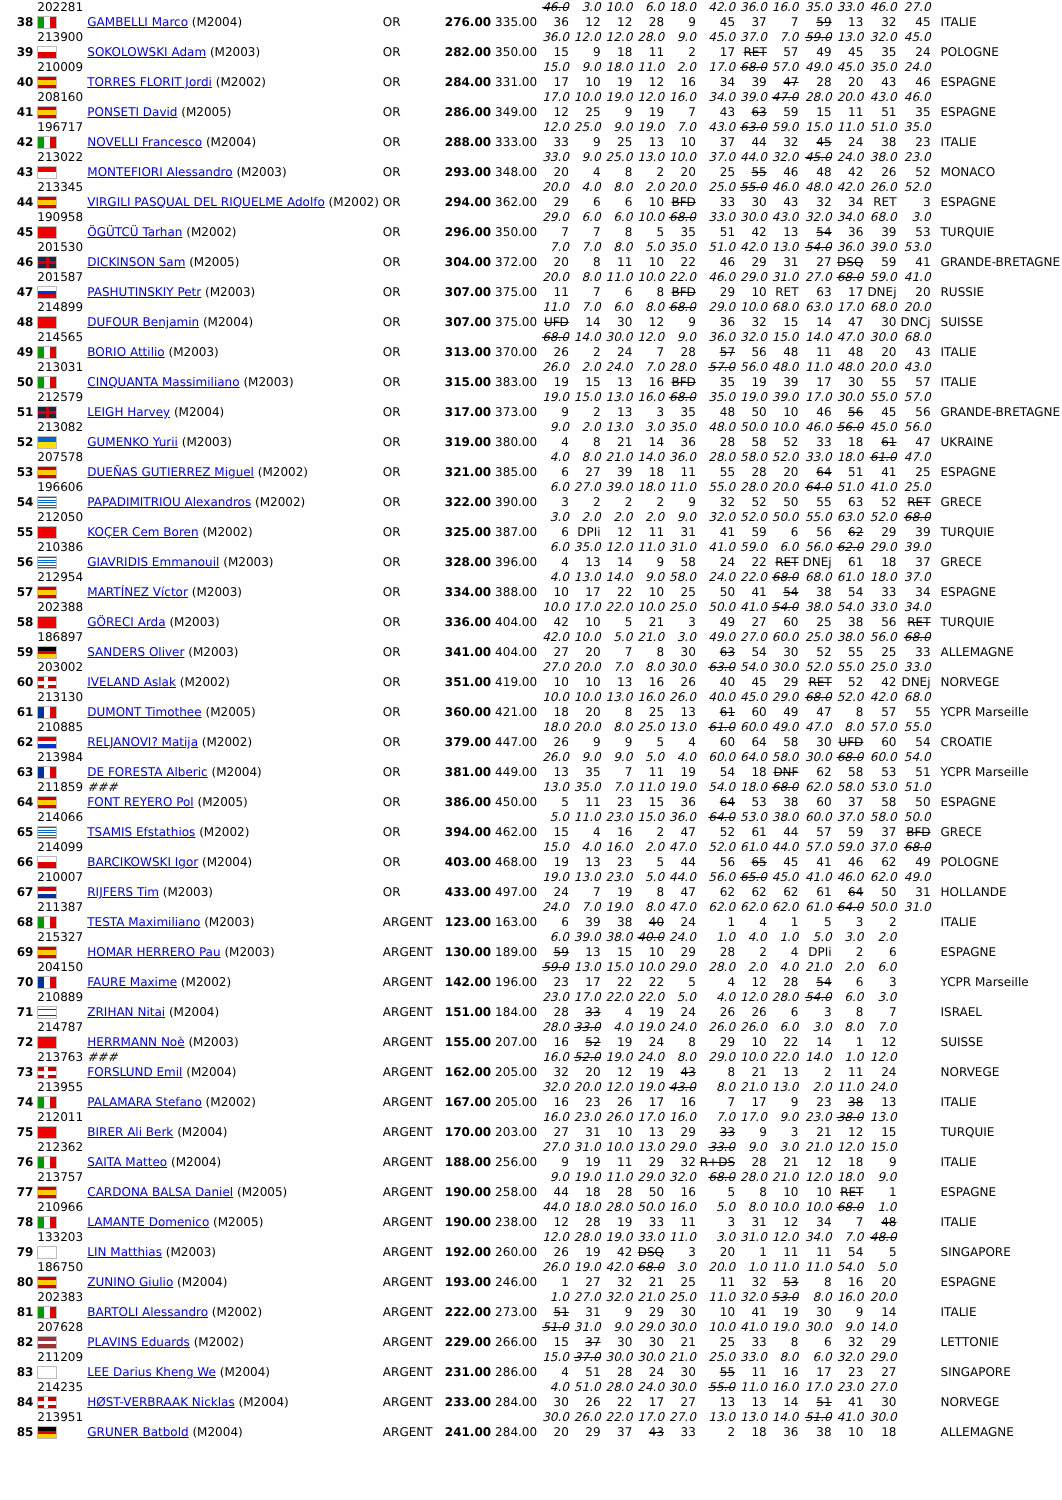| | 202281 | | | | | 46.0 | 3.0 | 10.0 | 6.0 | 18.0 | 42.0 | 36.0 | 16.0 | 35.0 | 33.0 | 46.0 | 27.0 | |
| 38 | | GAMBELLI Marco (M2004) | OR | 276.00 | 335.00 | 36 | 12 | 12 | 28 | 9 | 45 | 37 | 7 | 59 | 13 | 32 | 45 | ITALIE |
| | 213900 | | | | | 36.0 | 12.0 | 12.0 | 28.0 | 9.0 | 45.0 | 37.0 | 7.0 | 59.0 | 13.0 | 32.0 | 45.0 | |
| 39 | | SOKOLOWSKI Adam (M2003) | OR | 282.00 | 350.00 | 15 | 9 | 18 | 11 | 2 | 17 | RET | 57 | 49 | 45 | 35 | 24 | POLOGNE |
| | 210009 | | | | | 15.0 | 9.0 | 18.0 | 11.0 | 2.0 | 17.0 | 68.0 | 57.0 | 49.0 | 45.0 | 35.0 | 24.0 | |
| 40 | | TORRES FLORIT Jordi (M2002) | OR | 284.00 | 331.00 | 17 | 10 | 19 | 12 | 16 | 34 | 39 | 47 | 28 | 20 | 43 | 46 | ESPAGNE |
| | 208160 | | | | | 17.0 | 10.0 | 19.0 | 12.0 | 16.0 | 34.0 | 39.0 | 47.0 | 28.0 | 20.0 | 43.0 | 46.0 | |
| 41 | | PONSETI David (M2005) | OR | 286.00 | 349.00 | 12 | 25 | 9 | 19 | 7 | 43 | 63 | 59 | 15 | 11 | 51 | 35 | ESPAGNE |
| | 196717 | | | | | 12.0 | 25.0 | 9.0 | 19.0 | 7.0 | 43.0 | 63.0 | 59.0 | 15.0 | 11.0 | 51.0 | 35.0 | |
| 42 | | NOVELLI Francesco (M2004) | OR | 288.00 | 333.00 | 33 | 9 | 25 | 13 | 10 | 37 | 44 | 32 | 45 | 24 | 38 | 23 | ITALIE |
| | 213022 | | | | | 33.0 | 9.0 | 25.0 | 13.0 | 10.0 | 37.0 | 44.0 | 32.0 | 45.0 | 24.0 | 38.0 | 23.0 | |
| 43 | | MONTEFIORI Alessandro (M2003) | OR | 293.00 | 348.00 | 20 | 4 | 8 | 2 | 20 | 25 | 55 | 46 | 48 | 42 | 26 | 52 | MONACO |
| | 213345 | | | | | 20.0 | 4.0 | 8.0 | 2.0 | 20.0 | 25.0 | 55.0 | 46.0 | 48.0 | 42.0 | 26.0 | 52.0 | |
| 44 | | VIRGILI PASQUAL DEL RIQUELME Adolfo (M2002) | OR | 294.00 | 362.00 | 29 | 6 | 6 | 10 | BFD | 33 | 30 | 43 | 32 | 34 | RET | 3 | ESPAGNE |
| | 190958 | | | | | 29.0 | 6.0 | 6.0 | 10.0 | 68.0 | 33.0 | 30.0 | 43.0 | 32.0 | 34.0 | 68.0 | 3.0 | |
| 45 | | ÖGÜTCÜ Tarhan (M2002) | OR | 296.00 | 350.00 | 7 | 7 | 8 | 5 | 35 | 51 | 42 | 13 | 54 | 36 | 39 | 53 | TURQUIE |
| | 201530 | | | | | 7.0 | 7.0 | 8.0 | 5.0 | 35.0 | 51.0 | 42.0 | 13.0 | 54.0 | 36.0 | 39.0 | 53.0 | |
| 46 | | DICKINSON Sam (M2005) | OR | 304.00 | 372.00 | 20 | 8 | 11 | 10 | 22 | 46 | 29 | 31 | 27 | DSQ | 59 | 41 | GRANDE-BRETAGNE |
| | 201587 | | | | | 20.0 | 8.0 | 11.0 | 10.0 | 22.0 | 46.0 | 29.0 | 31.0 | 27.0 | 68.0 | 59.0 | 41.0 | |
| 47 | | PASHUTINSKIY Petr (M2003) | OR | 307.00 | 375.00 | 11 | 7 | 6 | 8 | BFD | 29 | 10 | RET | 63 | 17 | DNEj | 20 | RUSSIE |
| | 214899 | | | | | 11.0 | 7.0 | 6.0 | 8.0 | 68.0 | 29.0 | 10.0 | 68.0 | 63.0 | 17.0 | 68.0 | 20.0 | |
| 48 | | DUFOUR Benjamin (M2004) | OR | 307.00 | 375.00 | UFD | 14 | 30 | 12 | 9 | 36 | 32 | 15 | 14 | 47 | 30 | DNCj | SUISSE |
| | 214565 | | | | | 68.0 | 14.0 | 30.0 | 12.0 | 9.0 | 36.0 | 32.0 | 15.0 | 14.0 | 47.0 | 30.0 | 68.0 | |
| 49 | | BORIO Attilio (M2003) | OR | 313.00 | 370.00 | 26 | 2 | 24 | 7 | 28 | 57 | 56 | 48 | 11 | 48 | 20 | 43 | ITALIE |
| | 213031 | | | | | 26.0 | 2.0 | 24.0 | 7.0 | 28.0 | 57.0 | 56.0 | 48.0 | 11.0 | 48.0 | 20.0 | 43.0 | |
| 50 | | CINQUANTA Massimiliano (M2003) | OR | 315.00 | 383.00 | 19 | 15 | 13 | 16 | BFD | 35 | 19 | 39 | 17 | 30 | 55 | 57 | ITALIE |
| | 212579 | | | | | 19.0 | 15.0 | 13.0 | 16.0 | 68.0 | 35.0 | 19.0 | 39.0 | 17.0 | 30.0 | 55.0 | 57.0 | |
| 51 | | LEIGH Harvey (M2004) | OR | 317.00 | 373.00 | 9 | 2 | 13 | 3 | 35 | 48 | 50 | 10 | 46 | 56 | 45 | 56 | GRANDE-BRETAGNE |
| | 213082 | | | | | 9.0 | 2.0 | 13.0 | 3.0 | 35.0 | 48.0 | 50.0 | 10.0 | 46.0 | 56.0 | 45.0 | 56.0 | |
| 52 | | GUMENKO Yurii (M2003) | OR | 319.00 | 380.00 | 4 | 8 | 21 | 14 | 36 | 28 | 58 | 52 | 33 | 18 | 61 | 47 | UKRAINE |
| | 207578 | | | | | 4.0 | 8.0 | 21.0 | 14.0 | 36.0 | 28.0 | 58.0 | 52.0 | 33.0 | 18.0 | 61.0 | 47.0 | |
| 53 | | DUEÑAS GUTIERREZ Miguel (M2002) | OR | 321.00 | 385.00 | 6 | 27 | 39 | 18 | 11 | 55 | 28 | 20 | 64 | 51 | 41 | 25 | ESPAGNE |
| | 196606 | | | | | 6.0 | 27.0 | 39.0 | 18.0 | 11.0 | 55.0 | 28.0 | 20.0 | 64.0 | 51.0 | 41.0 | 25.0 | |
| 54 | | PAPADIMITRIOU Alexandros (M2002) | OR | 322.00 | 390.00 | 3 | 2 | 2 | 2 | 9 | 32 | 52 | 50 | 55 | 63 | 52 | RET | GRECE |
| | 212050 | | | | | 3.0 | 2.0 | 2.0 | 2.0 | 9.0 | 32.0 | 52.0 | 50.0 | 55.0 | 63.0 | 52.0 | 68.0 | |
| 55 | | KOÇER Cem Boren (M2002) | OR | 325.00 | 387.00 | 6 | DPIi | 12 | 11 | 31 | 41 | 59 | 6 | 56 | 62 | 29 | 39 | TURQUIE |
| | 210386 | | | | | 6.0 | 35.0 | 12.0 | 11.0 | 31.0 | 41.0 | 59.0 | 6.0 | 56.0 | 62.0 | 29.0 | 39.0 | |
| 56 | | GIAVRIDIS Emmanouil (M2003) | OR | 328.00 | 396.00 | 4 | 13 | 14 | 9 | 58 | 24 | 22 | RET | DNEj | 61 | 18 | 37 | GRECE |
| | 212954 | | | | | 4.0 | 13.0 | 14.0 | 9.0 | 58.0 | 24.0 | 22.0 | 68.0 | 68.0 | 61.0 | 18.0 | 37.0 | |
| 57 | | MARTÍNEZ Víctor (M2003) | OR | 334.00 | 388.00 | 10 | 17 | 22 | 10 | 25 | 50 | 41 | 54 | 38 | 54 | 33 | 34 | ESPAGNE |
| | 202388 | | | | | 10.0 | 17.0 | 22.0 | 10.0 | 25.0 | 50.0 | 41.0 | 54.0 | 38.0 | 54.0 | 33.0 | 34.0 | |
| 58 | | GÖRECI Arda (M2003) | OR | 336.00 | 404.00 | 42 | 10 | 5 | 21 | 3 | 49 | 27 | 60 | 25 | 38 | 56 | RET | TURQUIE |
| | 186897 | | | | | 42.0 | 10.0 | 5.0 | 21.0 | 3.0 | 49.0 | 27.0 | 60.0 | 25.0 | 38.0 | 56.0 | 68.0 | |
| 59 | | SANDERS Oliver (M2003) | OR | 341.00 | 404.00 | 27 | 20 | 7 | 8 | 30 | 63 | 54 | 30 | 52 | 55 | 25 | 33 | ALLEMAGNE |
| | 203002 | | | | | 27.0 | 20.0 | 7.0 | 8.0 | 30.0 | 63.0 | 54.0 | 30.0 | 52.0 | 55.0 | 25.0 | 33.0 | |
| 60 | | IVELAND Aslak (M2002) | OR | 351.00 | 419.00 | 10 | 10 | 13 | 16 | 26 | 40 | 45 | 29 | RET | 52 | 42 | DNEj | NORVEGE |
| | 213130 | | | | | 10.0 | 10.0 | 13.0 | 16.0 | 26.0 | 40.0 | 45.0 | 29.0 | 68.0 | 52.0 | 42.0 | 68.0 | |
| 61 | | DUMONT Timothee (M2005) | OR | 360.00 | 421.00 | 18 | 20 | 8 | 25 | 13 | 61 | 60 | 49 | 47 | 8 | 57 | 55 | YCPR Marseille |
| | 210885 | | | | | 18.0 | 20.0 | 8.0 | 25.0 | 13.0 | 61.0 | 60.0 | 49.0 | 47.0 | 8.0 | 57.0 | 55.0 | |
| 62 | | RELJANOVI? Matija (M2002) | OR | 379.00 | 447.00 | 26 | 9 | 9 | 5 | 4 | 60 | 64 | 58 | 30 | UFD | 60 | 54 | CROATIE |
| | 213984 | | | | | 26.0 | 9.0 | 9.0 | 5.0 | 4.0 | 60.0 | 64.0 | 58.0 | 30.0 | 68.0 | 60.0 | 54.0 | |
| 63 | | DE FORESTA Alberic (M2004) | OR | 381.00 | 449.00 | 13 | 35 | 7 | 11 | 19 | 54 | 18 | DNF | 62 | 58 | 53 | 51 | YCPR Marseille |
| | 211859 | ### | | | | 13.0 | 35.0 | 7.0 | 11.0 | 19.0 | 54.0 | 18.0 | 68.0 | 62.0 | 58.0 | 53.0 | 51.0 | |
| 64 | | FONT REYERO Pol (M2005) | OR | 386.00 | 450.00 | 5 | 11 | 23 | 15 | 36 | 64 | 53 | 38 | 60 | 37 | 58 | 50 | ESPAGNE |
| | 214066 | | | | | 5.0 | 11.0 | 23.0 | 15.0 | 36.0 | 64.0 | 53.0 | 38.0 | 60.0 | 37.0 | 58.0 | 50.0 | |
| 65 | | TSAMIS Efstathios (M2002) | OR | 394.00 | 462.00 | 15 | 4 | 16 | 2 | 47 | 52 | 61 | 44 | 57 | 59 | 37 | BFD | GRECE |
| | 214099 | | | | | 15.0 | 4.0 | 16.0 | 2.0 | 47.0 | 52.0 | 61.0 | 44.0 | 57.0 | 59.0 | 37.0 | 68.0 | |
| 66 | | BARCIKOWSKI Igor (M2004) | OR | 403.00 | 468.00 | 19 | 13 | 23 | 5 | 44 | 56 | 65 | 45 | 41 | 46 | 62 | 49 | POLOGNE |
| | 210007 | | | | | 19.0 | 13.0 | 23.0 | 5.0 | 44.0 | 56.0 | 65.0 | 45.0 | 41.0 | 46.0 | 62.0 | 49.0 | |
| 67 | | RIJFERS Tim (M2003) | OR | 433.00 | 497.00 | 24 | 7 | 19 | 8 | 47 | 62 | 62 | 62 | 61 | 64 | 50 | 31 | HOLLANDE |
| | 211387 | | | | | 24.0 | 7.0 | 19.0 | 8.0 | 47.0 | 62.0 | 62.0 | 62.0 | 61.0 | 64.0 | 50.0 | 31.0 | |
| 68 | | TESTA Maximiliano (M2003) | ARGENT | 123.00 | 163.00 | 6 | 39 | 38 | 40 | 24 | 1 | 4 | 1 | 5 | 3 | 2 | | ITALIE |
| | 215327 | | | | | 6.0 | 39.0 | 38.0 | 40.0 | 24.0 | 1.0 | 4.0 | 1.0 | 5.0 | 3.0 | 2.0 | | |
| 69 | | HOMAR HERRERO Pau (M2003) | ARGENT | 130.00 | 189.00 | 59 | 13 | 15 | 10 | 29 | 28 | 2 | 4 | DPIi | 2 | 6 | | ESPAGNE |
| | 204150 | | | | | 59.0 | 13.0 | 15.0 | 10.0 | 29.0 | 28.0 | 2.0 | 4.0 | 21.0 | 2.0 | 6.0 | | |
| 70 | | FAURE Maxime (M2002) | ARGENT | 142.00 | 196.00 | 23 | 17 | 22 | 22 | 5 | 4 | 12 | 28 | 54 | 6 | 3 | | YCPR Marseille |
| | 210889 | | | | | 23.0 | 17.0 | 22.0 | 22.0 | 5.0 | 4.0 | 12.0 | 28.0 | 54.0 | 6.0 | 3.0 | | |
| 71 | | ZRIHAN Nitai (M2004) | ARGENT | 151.00 | 184.00 | 28 | 33 | 4 | 19 | 24 | 26 | 26 | 6 | 3 | 8 | 7 | | ISRAEL |
| | 214787 | | | | | 28.0 | 33.0 | 4.0 | 19.0 | 24.0 | 26.0 | 26.0 | 6.0 | 3.0 | 8.0 | 7.0 | | |
| 72 | | HERRMANN Noè (M2003) | ARGENT | 155.00 | 207.00 | 16 | 52 | 19 | 24 | 8 | 29 | 10 | 22 | 14 | 1 | 12 | | SUISSE |
| | 213763 | ### | | | | 16.0 | 52.0 | 19.0 | 24.0 | 8.0 | 29.0 | 10.0 | 22.0 | 14.0 | 1.0 | 12.0 | | |
| 73 | | FORSLUND Emil (M2004) | ARGENT | 162.00 | 205.00 | 32 | 20 | 12 | 19 | 43 | 8 | 21 | 13 | 2 | 11 | 24 | | NORVEGE |
| | 213955 | | | | | 32.0 | 20.0 | 12.0 | 19.0 | 43.0 | 8.0 | 21.0 | 13.0 | 2.0 | 11.0 | 24.0 | | |
| 74 | | PALAMARA Stefano (M2002) | ARGENT | 167.00 | 205.00 | 16 | 23 | 26 | 17 | 16 | 7 | 17 | 9 | 23 | 38 | 13 | | ITALIE |
| | 212011 | | | | | 16.0 | 23.0 | 26.0 | 17.0 | 16.0 | 7.0 | 17.0 | 9.0 | 23.0 | 38.0 | 13.0 | | |
| 75 | | BIRER Ali Berk (M2004) | ARGENT | 170.00 | 203.00 | 27 | 31 | 10 | 13 | 29 | 33 | 9 | 3 | 21 | 12 | 15 | | TURQUIE |
| | 212362 | | | | | 27.0 | 31.0 | 10.0 | 13.0 | 29.0 | 33.0 | 9.0 | 3.0 | 21.0 | 12.0 | 15.0 | | |
| 76 | | SAITA Matteo (M2004) | ARGENT | 188.00 | 256.00 | 9 | 19 | 11 | 29 | 32 | R+DS | 28 | 21 | 12 | 18 | 9 | | ITALIE |
| | 213757 | | | | | 9.0 | 19.0 | 11.0 | 29.0 | 32.0 | 68.0 | 28.0 | 21.0 | 12.0 | 18.0 | 9.0 | | |
| 77 | | CARDONA BALSA Daniel (M2005) | ARGENT | 190.00 | 258.00 | 44 | 18 | 28 | 50 | 16 | 5 | 8 | 10 | 10 | RET | 1 | | ESPAGNE |
| | 210966 | | | | | 44.0 | 18.0 | 28.0 | 50.0 | 16.0 | 5.0 | 8.0 | 10.0 | 10.0 | 68.0 | 1.0 | | |
| 78 | | LAMANTE Domenico (M2005) | ARGENT | 190.00 | 238.00 | 12 | 28 | 19 | 33 | 11 | 3 | 31 | 12 | 34 | 7 | 48 | | ITALIE |
| | 133203 | | | | | 12.0 | 28.0 | 19.0 | 33.0 | 11.0 | 3.0 | 31.0 | 12.0 | 34.0 | 7.0 | 48.0 | | |
| 79 | | LIN Matthias (M2003) | ARGENT | 192.00 | 260.00 | 26 | 19 | 42 | DSQ | 3 | 20 | 1 | 11 | 11 | 54 | 5 | | SINGAPORE |
| | 186750 | | | | | 26.0 | 19.0 | 42.0 | 68.0 | 3.0 | 20.0 | 1.0 | 11.0 | 11.0 | 54.0 | 5.0 | | |
| 80 | | ZUNINO Giulio (M2004) | ARGENT | 193.00 | 246.00 | 1 | 27 | 32 | 21 | 25 | 11 | 32 | 53 | 8 | 16 | 20 | | ESPAGNE |
| | 202383 | | | | | 1.0 | 27.0 | 32.0 | 21.0 | 25.0 | 11.0 | 32.0 | 53.0 | 8.0 | 16.0 | 20.0 | | |
| 81 | | BARTOLI Alessandro (M2002) | ARGENT | 222.00 | 273.00 | 51 | 31 | 9 | 29 | 30 | 10 | 41 | 19 | 30 | 9 | 14 | | ITALIE |
| | 207628 | | | | | 51.0 | 31.0 | 9.0 | 29.0 | 30.0 | 10.0 | 41.0 | 19.0 | 30.0 | 9.0 | 14.0 | | |
| 82 | | PLAVINS Eduards (M2002) | ARGENT | 229.00 | 266.00 | 15 | 37 | 30 | 30 | 21 | 25 | 33 | 8 | 6 | 32 | 29 | | LETTONIE |
| | 211209 | | | | | 15.0 | 37.0 | 30.0 | 30.0 | 21.0 | 25.0 | 33.0 | 8.0 | 6.0 | 32.0 | 29.0 | | |
| 83 | | LEE Darius Kheng We (M2004) | ARGENT | 231.00 | 286.00 | 4 | 51 | 28 | 24 | 30 | 55 | 11 | 16 | 17 | 23 | 27 | | SINGAPORE |
| | 214235 | | | | | 4.0 | 51.0 | 28.0 | 24.0 | 30.0 | 55.0 | 11.0 | 16.0 | 17.0 | 23.0 | 27.0 | | |
| 84 | | HØST-VERBRAAK Nicklas (M2004) | ARGENT | 233.00 | 284.00 | 30 | 26 | 22 | 17 | 27 | 13 | 13 | 14 | 51 | 41 | 30 | | NORVEGE |
| | 213951 | | | | | 30.0 | 26.0 | 22.0 | 17.0 | 27.0 | 13.0 | 13.0 | 14.0 | 51.0 | 41.0 | 30.0 | | |
| 85 | | GRUNER Batbold (M2004) | ARGENT | 241.00 | 284.00 | 20 | 29 | 37 | 43 | 33 | 2 | 18 | 36 | 38 | 10 | 18 | | ALLEMAGNE |